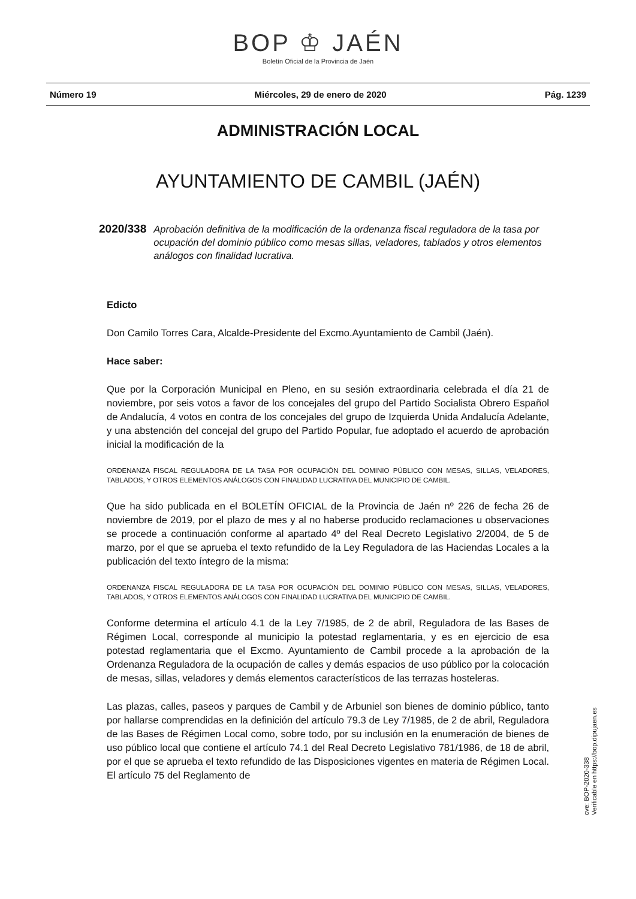BOP ♔ JAÉN
Boletín Oficial de la Provincia de Jaén
Número 19 Miércoles, 29 de enero de 2020 Pág. 1239
ADMINISTRACIÓN LOCAL
AYUNTAMIENTO DE CAMBIL (JAÉN)
2020/338 Aprobación definitiva de la modificación de la ordenanza fiscal reguladora de la tasa por ocupación del dominio público como mesas sillas, veladores, tablados y otros elementos análogos con finalidad lucrativa.
Edicto
Don Camilo Torres Cara, Alcalde-Presidente del Excmo.Ayuntamiento de Cambil (Jaén).
Hace saber:
Que por la Corporación Municipal en Pleno, en su sesión extraordinaria celebrada el día 21 de noviembre, por seis votos a favor de los concejales del grupo del Partido Socialista Obrero Español de Andalucía, 4 votos en contra de los concejales del grupo de Izquierda Unida Andalucía Adelante, y una abstención del concejal del grupo del Partido Popular, fue adoptado el acuerdo de aprobación inicial la modificación de la
ORDENANZA FISCAL REGULADORA DE LA TASA POR OCUPACIÓN DEL DOMINIO PÚBLICO CON MESAS, SILLAS, VELADORES, TABLADOS, Y OTROS ELEMENTOS ANÁLOGOS CON FINALIDAD LUCRATIVA DEL MUNICIPIO DE CAMBIL.
Que ha sido publicada en el BOLETÍN OFICIAL de la Provincia de Jaén nº 226 de fecha 26 de noviembre de 2019, por el plazo de mes y al no haberse producido reclamaciones u observaciones se procede a continuación conforme al apartado 4º del Real Decreto Legislativo 2/2004, de 5 de marzo, por el que se aprueba el texto refundido de la Ley Reguladora de las Haciendas Locales a la publicación del texto íntegro de la misma:
ORDENANZA FISCAL REGULADORA DE LA TASA POR OCUPACIÓN DEL DOMINIO PÚBLICO CON MESAS, SILLAS, VELADORES, TABLADOS, Y OTROS ELEMENTOS ANÁLOGOS CON FINALIDAD LUCRATIVA DEL MUNICIPIO DE CAMBIL.
Conforme determina el artículo 4.1 de la Ley 7/1985, de 2 de abril, Reguladora de las Bases de Régimen Local, corresponde al municipio la potestad reglamentaria, y es en ejercicio de esa potestad reglamentaria que el Excmo. Ayuntamiento de Cambil procede a la aprobación de la Ordenanza Reguladora de la ocupación de calles y demás espacios de uso público por la colocación de mesas, sillas, veladores y demás elementos característicos de las terrazas hosteleras.
Las plazas, calles, paseos y parques de Cambil y de Arbuniel son bienes de dominio público, tanto por hallarse comprendidas en la definición del artículo 79.3 de Ley 7/1985, de 2 de abril, Reguladora de las Bases de Régimen Local como, sobre todo, por su inclusión en la enumeración de bienes de uso público local que contiene el artículo 74.1 del Real Decreto Legislativo 781/1986, de 18 de abril, por el que se aprueba el texto refundido de las Disposiciones vigentes en materia de Régimen Local. El artículo 75 del Reglamento de
cve: BOP-2020-338
Verificable en https://bop.dipujaen.es